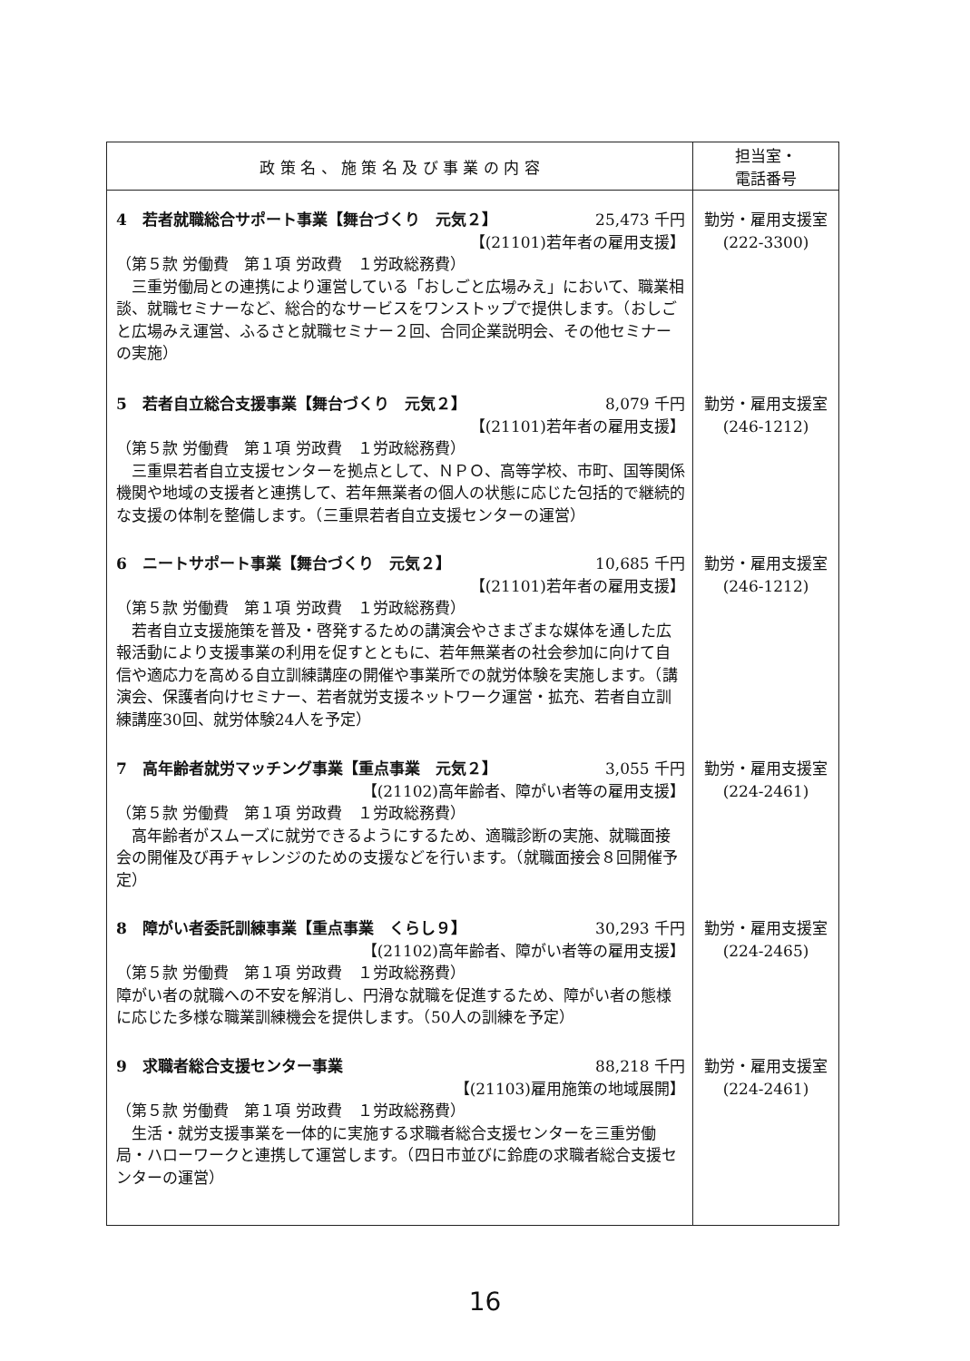| 政 策 名 、 施 策 名 及 び 事 業 の 内 容 | 担当室・ 電話番号 |
| --- | --- |
| 4 若者就職総合サポート事業【舞台づくり 元気２】 25,473 千円 【(21101)若年者の雇用支援】 （第５款 労働費 第１項 労政費 １労政総務費） 三重労働局との連携により運営している「おしごと広場みえ」において、職業相談、就職セミナーなど、総合的なサービスをワンストップで提供します。（おしごと広場みえ運営、ふるさと就職セミナー２回、合同企業説明会、その他セミナーの実施） 5 若者自立総合支援事業【舞台づくり 元気２】 8,079 千円 【(21101)若年者の雇用支援】 （第５款 労働費 第１項 労政費 １労政総務費） 三重県若者自立支援センターを拠点として、ＮＰＯ、高等学校、市町、国等関係機関や地域の支援者と連携して、若年無業者の個人の状態に応じた包括的で継続的な支援の体制を整備します。（三重県若者自立支援センターの運営） 6 ニートサポート事業【舞台づくり 元気２】 10,685 千円 【(21101)若年者の雇用支援】 （第５款 労働費 第１項 労政費 １労政総務費） 若者自立支援施策を普及・啓発するための講演会やさまざまな媒体を通した広報活動により支援事業の利用を促すとともに、若年無業者の社会参加に向けて自信や適応力を高める自立訓練講座の開催や事業所での就労体験を実施します。（講演会、保護者向けセミナー、若者就労支援ネットワーク運営・拡充、若者自立訓練講座30回、就労体験24人を予定） 7 高年齢者就労マッチング事業【重点事業 元気２】 3,055 千円 【(21102)高年齢者、障がい者等の雇用支援】 （第５款 労働費 第１項 労政費 １労政総務費） 高年齢者がスムーズに就労できるようにするため、適職診断の実施、就職面接会の開催及び再チャレンジのための支援などを行います。（就職面接会８回開催予定） 8 障がい者委託訓練事業【重点事業 くらし９】 30,293 千円 【(21102)高年齢者、障がい者等の雇用支援】 （第５款 労働費 第１項 労政費 １労政総務費） 障がい者の就職への不安を解消し、円滑な就職を促進するため、障がい者の態様に応じた多様な職業訓練機会を提供します。（50人の訓練を予定） 9 求職者総合支援センター事業 88,218 千円 【(21103)雇用施策の地域展開】 （第５款 労働費 第１項 労政費 １労政総務費） 生活・就労支援事業を一体的に実施する求職者総合支援センターを三重労働局・ハローワークと連携して運営します。（四日市並びに鈴鹿の求職者総合支援センターの運営） | 勤労・雇用支援室 (222-3300) 勤労・雇用支援室 (246-1212) 勤労・雇用支援室 (246-1212) 勤労・雇用支援室 (224-2461) 勤労・雇用支援室 (224-2465) 勤労・雇用支援室 (224-2461) |
16